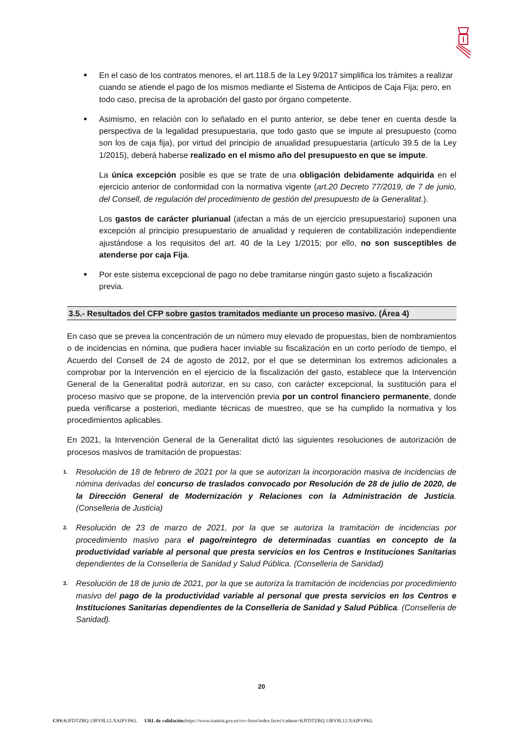■
En el caso de los contratos menores, el art.118.5 de la Ley 9/2017 simplifica los trámites a realizar cuando se atiende el pago de los mismos mediante el Sistema de Anticipos de Caja Fija; pero, en todo caso, precisa de la aprobación del gasto por órgano competente.
■
Asimismo, en relación con lo señalado en el punto anterior, se debe tener en cuenta desde la perspectiva de la legalidad presupuestaria, que todo gasto que se impute al presupuesto (como son los de caja fija), por virtud del principio de anualidad presupuestaria (artículo 39.5 de la Ley 1/2015), deberá haberse realizado en el mismo año del presupuesto en que se impute.
La única excepción posible es que se trate de una obligación debidamente adquirida en el ejercicio anterior de conformidad con la normativa vigente (art.20 Decreto 77/2019, de 7 de junio, del Consell, de regulación del procedimiento de gestión del presupuesto de la Generalitat.).
Los gastos de carácter plurianual (afectan a más de un ejercicio presupuestario) suponen una excepción al principio presupuestario de anualidad y requieren de contabilización independiente ajustándose a los requisitos del art. 40 de la Ley 1/2015; por ello, no son susceptibles de atenderse por caja Fija.
■
Por este sistema excepcional de pago no debe tramitarse ningún gasto sujeto a fiscalización previa.
3.5.- Resultados del CFP sobre gastos tramitados mediante un proceso masivo. (Área 4)
En caso que se prevea la concentración de un número muy elevado de propuestas, bien de nombramientos o de incidencias en nómina, que pudiera hacer inviable su fiscalización en un corto período de tiempo, el Acuerdo del Consell de 24 de agosto de 2012, por el que se determinan los extremos adicionales a comprobar por la Intervención en el ejercicio de la fiscalización del gasto, establece que la Intervención General de la Generalitat podrá autorizar, en su caso, con carácter excepcional, la sustitución para el proceso masivo que se propone, de la intervención previa por un control financiero permanente, donde pueda verificarse a posteriori, mediante técnicas de muestreo, que se ha cumplido la normativa y los procedimientos aplicables.
En 2021, la Intervención General de la Generalitat dictó las siguientes resoluciones de autorización de procesos masivos de tramitación de propuestas:
1.
Resolución de 18 de febrero de 2021 por la que se autorizan la incorporación masiva de incidencias de nómina derivadas del concurso de traslados convocado por Resolución de 28 de julio de 2020, de la Dirección General de Modernización y Relaciones con la Administración de Justicia. (Conselleria de Justicia)
2.
Resolución de 23 de marzo de 2021, por la que se autoriza la tramitación de incidencias por procedimiento masivo para el pago/reintegro de determinadas cuantías en concepto de la productividad variable al personal que presta servicios en los Centros e Instituciones Sanitarias dependientes de la Conselleria de Sanidad y Salud Pública. (Conselleria de Sanidad)
3.
Resolución de 18 de junio de 2021, por la que se autoriza la tramitación de incidencias por procedimiento masivo del pago de la productividad variable al personal que presta servicios en los Centros e Instituciones Sanitarias dependientes de la Conselleria de Sanidad y Salud Pública. (Conselleria de Sanidad).
20
CSV: KJFDTZBQ:1JBY8L12:XAIPVPKL URL de validación: https://www.tramita.gva.es/csv-front/index.faces?cadena=KJFDTZBQ:1JBY8L12:XAIPVPKL